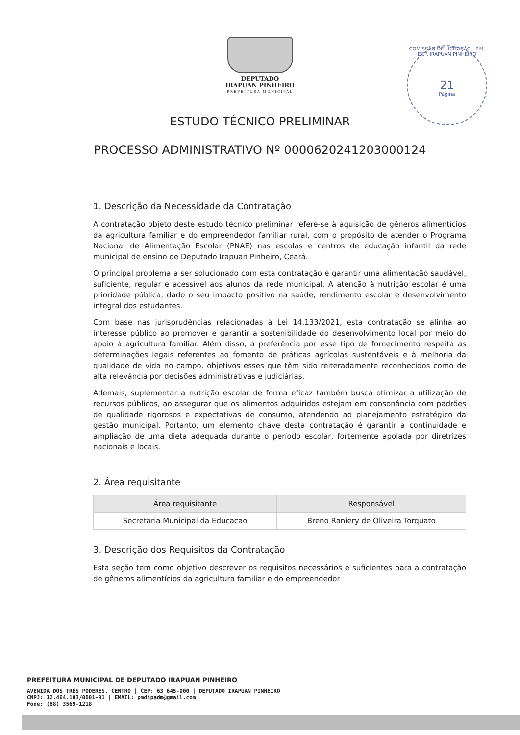DEPUTADO
IRAPUAN PINHEIRO
PREFEITURA MUNICIPAL
COMISSÃO DE LICITAÇÃO · P.M. DEP. IRAPUAN PINHEIRO
21
Página
ESTUDO TÉCNICO PRELIMINAR
PROCESSO ADMINISTRATIVO Nº 00006202412030001​24
1. Descrição da Necessidade da Contratação
A contratação objeto deste estudo técnico preliminar refere-se à aquisição de gêneros alimentícios da agricultura familiar e do empreendedor familiar rural, com o propósito de atender o Programa Nacional de Alimentação Escolar (PNAE) nas escolas e centros de educação infantil da rede municipal de ensino de Deputado Irapuan Pinheiro, Ceará.
O principal problema a ser solucionado com esta contratação é garantir uma alimentação saudável, suficiente, regular e acessível aos alunos da rede municipal. A atenção à nutrição escolar é uma prioridade pública, dado o seu impacto positivo na saúde, rendimento escolar e desenvolvimento integral dos estudantes.
Com base nas jurisprudências relacionadas à Lei 14.133/2021, esta contratação se alinha ao interesse público ao promover e garantir a sostenibilidade do desenvolvimento local por meio do apoio à agricultura familiar. Além disso, a preferência por esse tipo de fornecimento respeita as determinações legais referentes ao fomento de práticas agrícolas sustentáveis e à melhoria da qualidade de vida no campo, objetivos esses que têm sido reiteradamente reconhecidos como de alta relevância por decisões administrativas e judiciárias.
Ademais, suplementar a nutrição escolar de forma eficaz também busca otimizar a utilização de recursos públicos, ao assegurar que os alimentos adquiridos estejam em consonância com padrões de qualidade rigorosos e expectativas de consumo, atendendo ao planejamento estratégico da gestão municipal. Portanto, um elemento chave desta contratação é garantir a continuidade e ampliação de uma dieta adequada durante o período escolar, fortemente apoiada por diretrizes nacionais e locais.
2. Área requisitante
| Área requisitante | Responsável |
| --- | --- |
| Secretaria Municipal da Educacao | Breno Raniery de Oliveira Torquato |
3. Descrição dos Requisitos da Contratação
Esta seção tem como objetivo descrever os requisitos necessários e suficientes para a contratação de gêneros alimentícios da agricultura familiar e do empreendedor
PREFEITURA MUNICIPAL DE DEPUTADO IRAPUAN PINHEIRO
AVENIDA DOS TRÊS PODERES, CENTRO | CEP: 63 645-000 | DEPUTADO IRAPUAN PINHEIRO
CNPJ: 12.464.103/0001-91 | EMAIL: pmdipadm@gmail.com
Fone: (88) 3569-1218